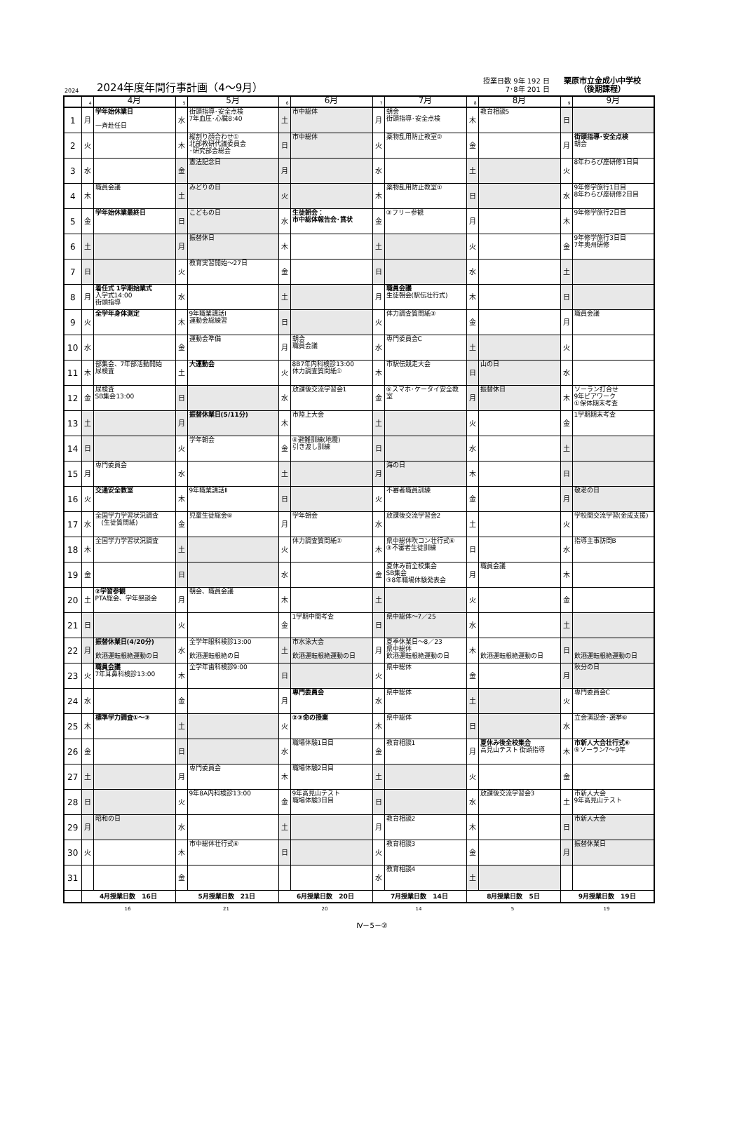2024
2024年度年間行事計画（4～9月）
授業日数 9年 192 日
7･8年 201 日
栗原市立金成小中学校
（後期課程）
| | 4 | 4月 | 5 | 5月 | 6 | 6月 | 7 | 7月 | 8 | 8月 | 9 | 9月 |
| --- | --- | --- | --- | --- | --- | --- | --- | --- | --- | --- | --- | --- |
| 1 | 月 | 学年始休業日 一斉赴任日 | 水 | 街頭指導･安全点検 7年血圧･心臓8:40 | 土 | 市中総体 | 月 | 朝会 街頭指導･安全点検 | 木 | 教育相談5 | 日 | |
| 2 | 火 | | 木 | 縦割り顔合わせ① 北部教研代議委員会 ･研究部会総会 | 日 | 市中総体 | 火 | 薬物乱用防止教室② | 金 | | 月 | 街頭指導･安全点検 朝会 |
| 3 | 水 | | 金 | 憲法記念日 | 月 | | 水 | | 土 | | 火 | 8年わらび座研修1日目 |
| 4 | 木 | 職員会議 | 土 | みどりの日 | 火 | | 木 | 薬物乱用防止教室① | 日 | | 水 | 9年修学旅行1日目 8年わらび座研修2日目 |
| 5 | 金 | 学年始休業最終日 | 日 | こどもの日 | 水 | 生徒朝会： 市中総体報告会･賞状 | 金 | ③フリー参観 | 月 | | 木 | 9年修学旅行2日目 |
| 6 | 土 | | 月 | 振替休日 | 木 | | 土 | | 火 | | 金 | 9年修学旅行3日目 7年奥州研修 |
| 7 | 日 | | 火 | 教育実習開始～27日 | 金 | | 日 | | 水 | | 土 | |
| 8 | 月 | 着任式 1学期始業式 入学式14:00 街頭指導 | 水 | | 土 | | 月 | 職員会議 生徒朝会(駅伝壮行式) | 木 | | 日 | |
| 9 | 火 | 全学年身体測定 | 木 | 9年職業講話Ⅰ 運動会総練習 | 日 | | 火 | 体力調査質問紙③ | 金 | | 月 | 職員会議 |
| 10 | 水 | | 金 | 運動会準備 | 月 | 朝会 職員会議 | 水 | 専門委員会C | 土 | | 火 | |
| 11 | 木 | 部集会、7年部活動開始 尿検査 | 土 | 大運動会 | 火 | 8B7年内科検診13:00 体力調査質問紙① | 木 | 市駅伝競走大会 | 日 | 山の日 | 水 | |
| 12 | 金 | 尿検査 SB集会13:00 | 日 | | 水 | 放課後交流学習会1 | 金 | ⑥スマホ･ケータイ安全教室 | 月 | 振替休日 | 木 | ソーラン打合せ 9年ピアワーク ①保体期末考査 |
| 13 | 土 | | 月 | 振替休業日(5/11分) | 木 | 市陸上大会 | 土 | | 火 | | 金 | 1学期期末考査 |
| 14 | 日 | | 火 | 学年朝会 | 金 | ④避難訓練(地震) 引き渡し訓練 | 日 | | 水 | | 土 | |
| 15 | 月 | 専門委員会 | 水 | | 土 | | 月 | 海の日 | 木 | | 日 | |
| 16 | 火 | 交通安全教室 | 木 | 9年職業講話Ⅱ | 日 | | 火 | 不審者職員訓練 | 金 | | 月 | 敬老の日 |
| 17 | 水 | 全国学力学習状況調査 (生徒質問紙) | 金 | 児童生徒総会⑥ | 月 | 学年朝会 | 水 | 放課後交流学習会2 | 土 | | 火 | 学校間交流学習(金成支援) |
| 18 | 木 | 全国学力学習状況調査 | 土 | | 火 | 体力調査質問紙② | 木 | 県中総体吹コン壮行式⑥ ③不審者生徒訓練 | 日 | | 水 | 指導主事訪問B |
| 19 | 金 | | 日 | | 水 | | 金 | 夏休み前全校集会 SB集会 ③8年職場体験発表会 | 月 | 職員会議 | 木 | |
| 20 | 土 | ②学習参観 PTA総会、学年懇談会 | 月 | 朝会、職員会議 | 木 | | 土 | | 火 | | 金 | |
| 21 | 日 | | 火 | | 金 | 1学期中間考査 | 日 | 県中総体～7／25 | 水 | | 土 | |
| 22 | 月 | 振替休業日(4/20分) 飲酒運転根絶運動の日 | 水 | 全学年眼科検診13:00 飲酒運転根絶の日 | 土 | 市水泳大会 飲酒運転根絶運動の日 | 月 | 夏季休業日～8／23 県中総体 飲酒運転根絶運動の日 | 木 | 飲酒運転根絶運動の日 | 日 | 飲酒運転根絶運動の日 |
| 23 | 火 | 職員会議 7年耳鼻科検診13:00 | 木 | 全学年歯科検診9:00 | 日 | | 火 | 県中総体 | 金 | | 月 | 秋分の日 |
| 24 | 水 | | 金 | | 月 | 専門委員会 | 水 | 県中総体 | 土 | | 火 | 専門委員会C |
| 25 | 木 | 標準学力調査①～③ | 土 | | 火 | ②③命の授業 | 木 | 県中総体 | 日 | | 水 | 立会演説会･選挙⑥ |
| 26 | 金 | | 日 | | 水 | 職場体験1日目 | 金 | 教育相談1 | 月 | 夏休み後全校集会 高見山テスト 街頭指導 | 木 | 市新人大会壮行式⑥ ⑤ソーラン7～9年 |
| 27 | 土 | | 月 | 専門委員会 | 木 | 職場体験2日目 | 土 | | 火 | | 金 | |
| 28 | 日 | | 火 | 9年8A内科検診13:00 | 金 | 9年高見山テスト 職場体験3日目 | 日 | | 水 | 放課後交流学習会3 | 土 | 市新人大会 9年高見山テスト |
| 29 | 月 | 昭和の日 | 水 | | 土 | | 月 | 教育相談2 | 木 | | 日 | 市新人大会 |
| 30 | 火 | | 木 | 市中総体壮行式⑥ | 日 | | 火 | 教育相談3 | 金 | | 月 | 振替休業日 |
| 31 | | | 金 | | | | 水 | 教育相談4 | 土 | | | |
| | 4月授業日数 16日 | | 5月授業日数 21日 | | 6月授業日数 20日 | | 7月授業日数 14日 | | 8月授業日数 5日 | | 9月授業日数 19日 | |
16 21 20 14 5 19
Ⅳ－5－②